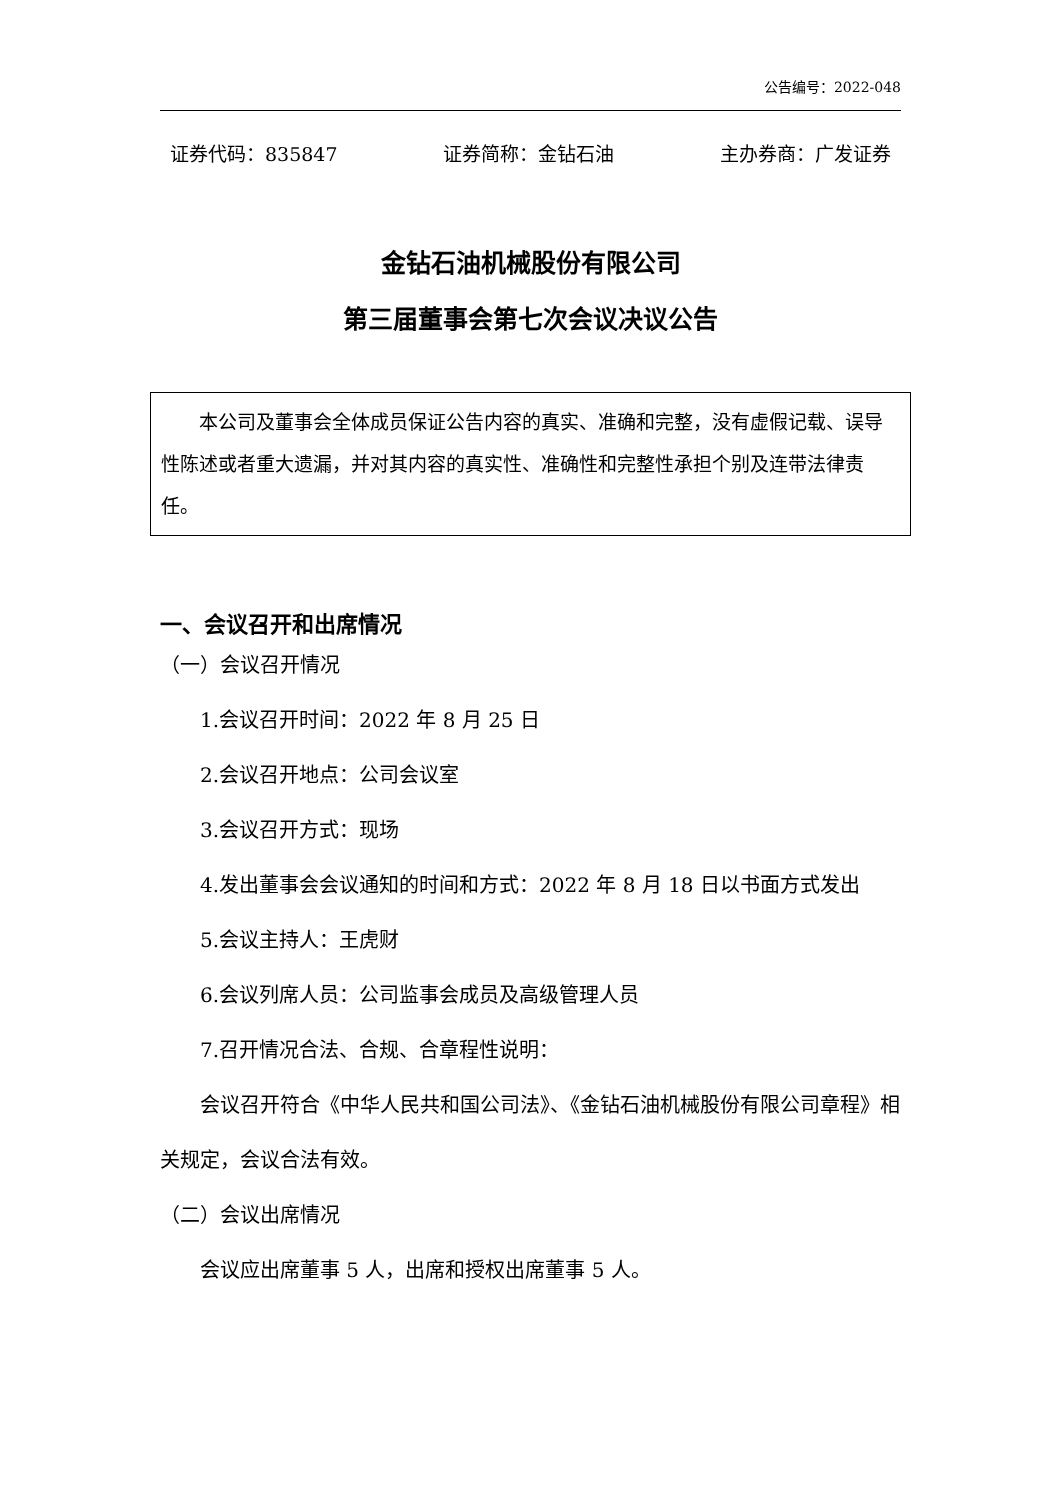公告编号：2022-048
证券代码：835847 证券简称：金钻石油 主办券商：广发证券
金钻石油机械股份有限公司
第三届董事会第七次会议决议公告
本公司及董事会全体成员保证公告内容的真实、准确和完整，没有虚假记载、误导性陈述或者重大遗漏，并对其内容的真实性、准确性和完整性承担个别及连带法律责任。
一、会议召开和出席情况
（一）会议召开情况
1.会议召开时间：2022 年 8 月 25 日
2.会议召开地点：公司会议室
3.会议召开方式：现场
4.发出董事会会议通知的时间和方式：2022 年 8 月 18 日以书面方式发出
5.会议主持人：王虎财
6.会议列席人员：公司监事会成员及高级管理人员
7.召开情况合法、合规、合章程性说明：
会议召开符合《中华人民共和国公司法》、《金钻石油机械股份有限公司章程》相关规定，会议合法有效。
（二）会议出席情况
会议应出席董事 5 人，出席和授权出席董事 5 人。